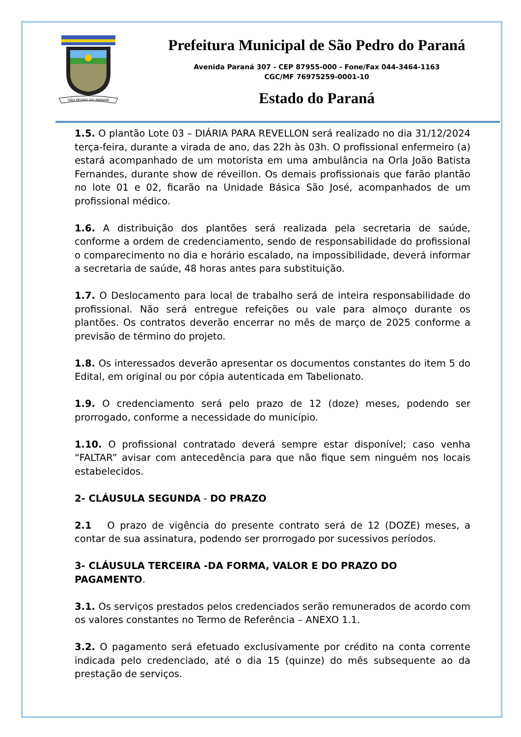SÃO PEDRO DO PARANÁ
Prefeitura Municipal de São Pedro do Paraná
Avenida Paraná 307 - CEP 87955-000 - Fone/Fax 044-3464-1163
CGC/MF 76975259-0001-10
Estado do Paraná
1.5. O plantão Lote 03 – DIÁRIA PARA REVELLON será realizado no dia 31/12/2024 terça-feira, durante a virada de ano, das 22h às 03h. O profissional enfermeiro (a) estará acompanhado de um motorista em uma ambulância na Orla João Batista Fernandes, durante show de réveillon. Os demais profissionais que farão plantão no lote 01 e 02, ficarão na Unidade Básica São José, acompanhados de um profissional médico.
1.6. A distribuição dos plantões será realizada pela secretaria de saúde, conforme a ordem de credenciamento, sendo de responsabilidade do profissional o comparecimento no dia e horário escalado, na impossibilidade, deverá informar a secretaria de saúde, 48 horas antes para substituição.
1.7. O Deslocamento para local de trabalho será de inteira responsabilidade do profissional. Não será entregue refeições ou vale para almoço durante os plantões. Os contratos deverão encerrar no mês de março de 2025 conforme a previsão de término do projeto.
1.8. Os interessados deverão apresentar os documentos constantes do item 5 do Edital, em original ou por cópia autenticada em Tabelionato.
1.9. O credenciamento será pelo prazo de 12 (doze) meses, podendo ser prorrogado, conforme a necessidade do município.
1.10. O profissional contratado deverá sempre estar disponível; caso venha “FALTAR” avisar com antecedência para que não fique sem ninguém nos locais estabelecidos.
2- CLÁUSULA SEGUNDA - DO PRAZO
2.1 O prazo de vigência do presente contrato será de 12 (DOZE) meses, a contar de sua assinatura, podendo ser prorrogado por sucessivos períodos.
3- CLÁUSULA TERCEIRA -DA FORMA, VALOR E DO PRAZO DO PAGAMENTO.
3.1. Os serviços prestados pelos credenciados serão remunerados de acordo com os valores constantes no Termo de Referência – ANEXO 1.1.
3.2. O pagamento será efetuado exclusivamente por crédito na conta corrente indicada pelo credenciado, até o dia 15 (quinze) do mês subsequente ao da prestação de serviços.